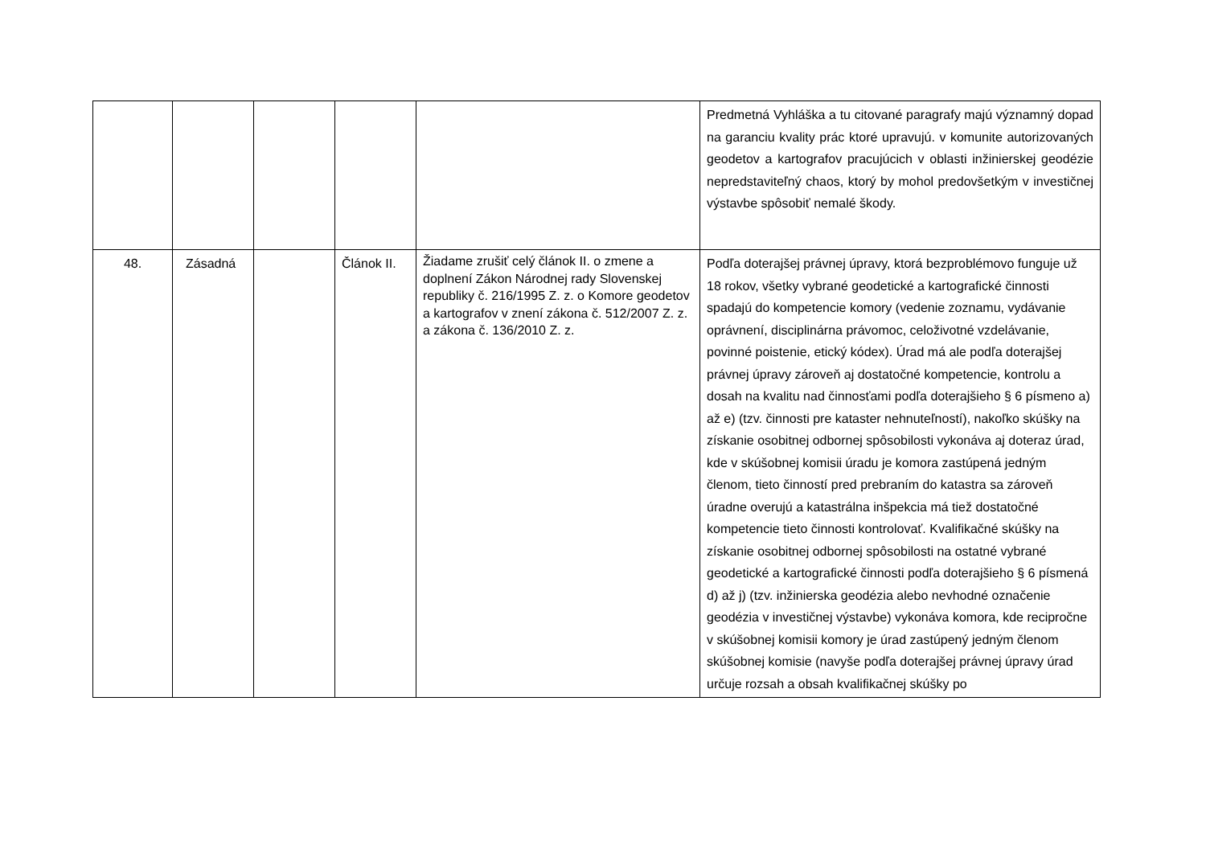| | | | | | Predmetná Vyhláška a tu citované paragrafy majú významný dopad na garanciu kvality prác ktoré upravujú. v komunite autorizovaných geodetov a kartografov pracujúcich v oblasti inžinierskej geodézie nepredstaviteľný chaos, ktorý by mohol predovšetkým v investičnej výstavbe spôsobiť nemalé škody. |
| 48. | Zásadná | | Článok II. | Žiadame zrušiť celý článok II. o zmene a doplnení Zákon Národnej rady Slovenskej republiky č. 216/1995 Z. z. o Komore geodetov a kartografov v znení zákona č. 512/2007 Z. z. a zákona č. 136/2010 Z. z. | Podľa doterajšej právnej úpravy, ktorá bezproblémovo funguje už 18 rokov, všetky vybrané geodetické a kartografické činnosti spadajú do kompetencie komory (vedenie zoznamu, vydávanie oprávnení, disciplinárna právomoc, celoživotné vzdelávanie, povinné poistenie, etický kódex). Úrad má ale podľa doterajšej právnej úpravy zároveň aj dostatočné kompetencie, kontrolu a dosah na kvalitu nad činnosťami podľa doterajšieho § 6 písmeno a) až e) (tzv. činnosti pre kataster nehnuteľností), nakoľko skúšky na získanie osobitnej odbornej spôsobilosti vykonáva aj doteraz úrad, kde v skúšobnej komisii úradu je komora zastúpená jedným členom, tieto činností pred prebraním do katastra sa zároveň úradne overujú a katastrálna inšpekcia má tiež dostatočné kompetencie tieto činnosti kontrolovať. Kvalifikačné skúšky na získanie osobitnej odbornej spôsobilosti na ostatné vybrané geodetické a kartografické činnosti podľa doterajšieho § 6 písmená d) až j) (tzv. inžinierska geodézia alebo nevhodné označenie geodézia v investičnej výstavbe) vykonáva komora, kde recipročne v skúšobnej komisii komory je úrad zastúpený jedným členom skúšobnej komisie (navyše podľa doterajšej právnej úpravy úrad určuje rozsah a obsah kvalifikačnej skúšky po |